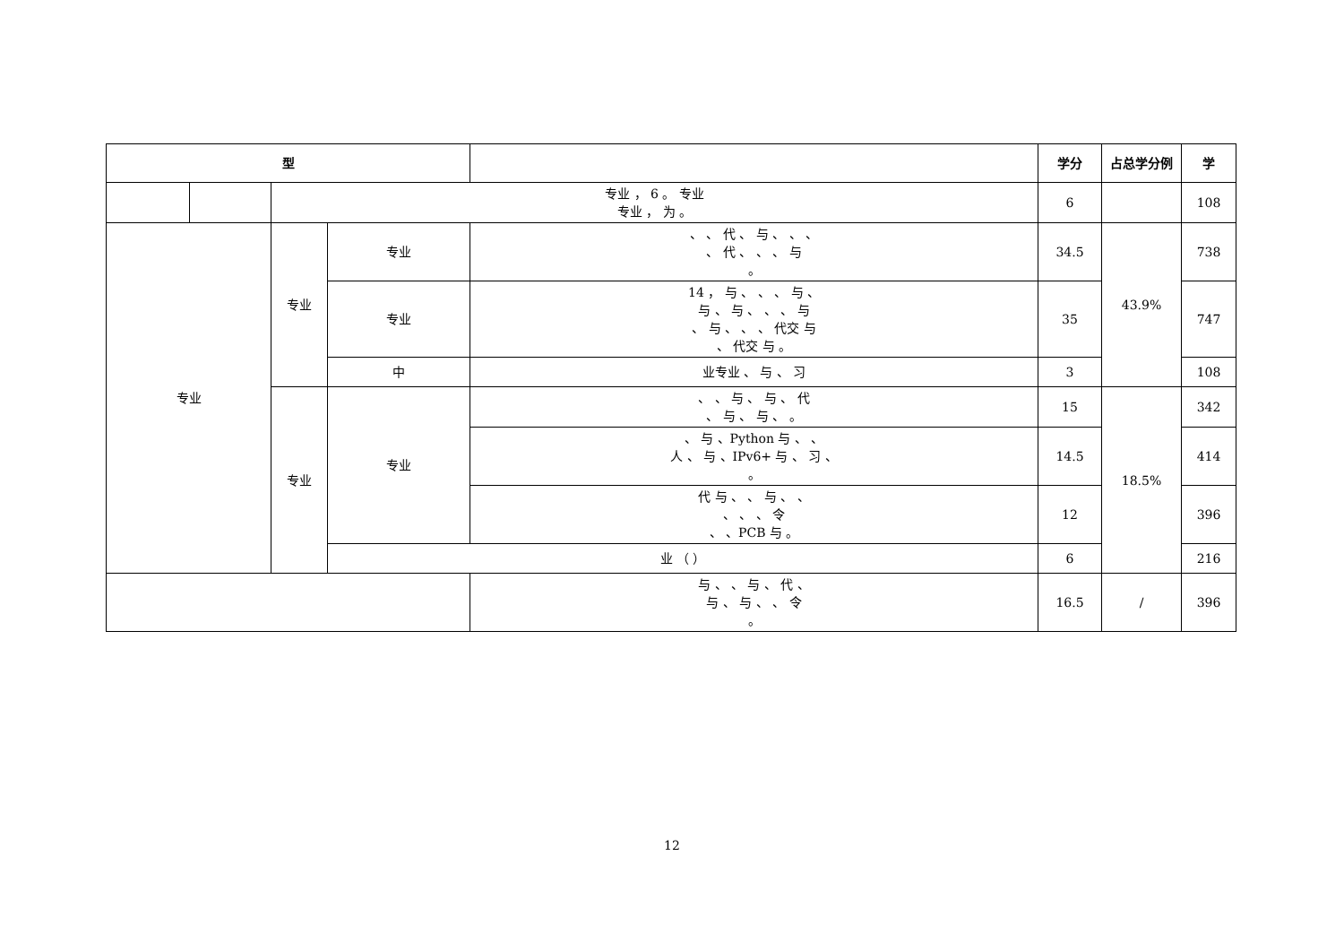| 型 | | | | | 学分 | 占总学分例 | 学 |
| --- | --- | --- | --- | --- | --- | --- | --- |
| | | 专业 ， 6 。 专业 专业 ， 为 。 | | | 6 | | 108 |
| 专业 | | 专业 | 专业 | 、 、 代 、 与 、 、 、 、 代 、 、 、 与 。 | 34.5 | 43.9% | 738 |
| | | | 专业 | 14 ， 与 、 、 、 与 、 与 、 与 、 、 、 与 、 与 、 、 、 代交 与 、 代交 与 。 | 35 | | 747 |
| | | | 中 | 业专业 、 与 、 习 | 3 | | 108 |
| | | 专业 | 专业 | 、 、 与 、 与 、 代 、 与 、 与 、 。 | 15 | 18.5% | 342 |
| | | | | 、 与 、Python 与 、 、 人 、 与 、IPv6+ 与 、 习 、 。 | 14.5 | | 414 |
| | | | | 代 与 、 、 与 、 、 、 、 、 令 、 、PCB 与 。 | 12 | | 396 |
| | | | 业 （ ） | | 6 | | 216 |
| | | | | 与 、 、 与 、 代 、 与 、 与 、 、 令 。 | 16.5 | / | 396 |
12